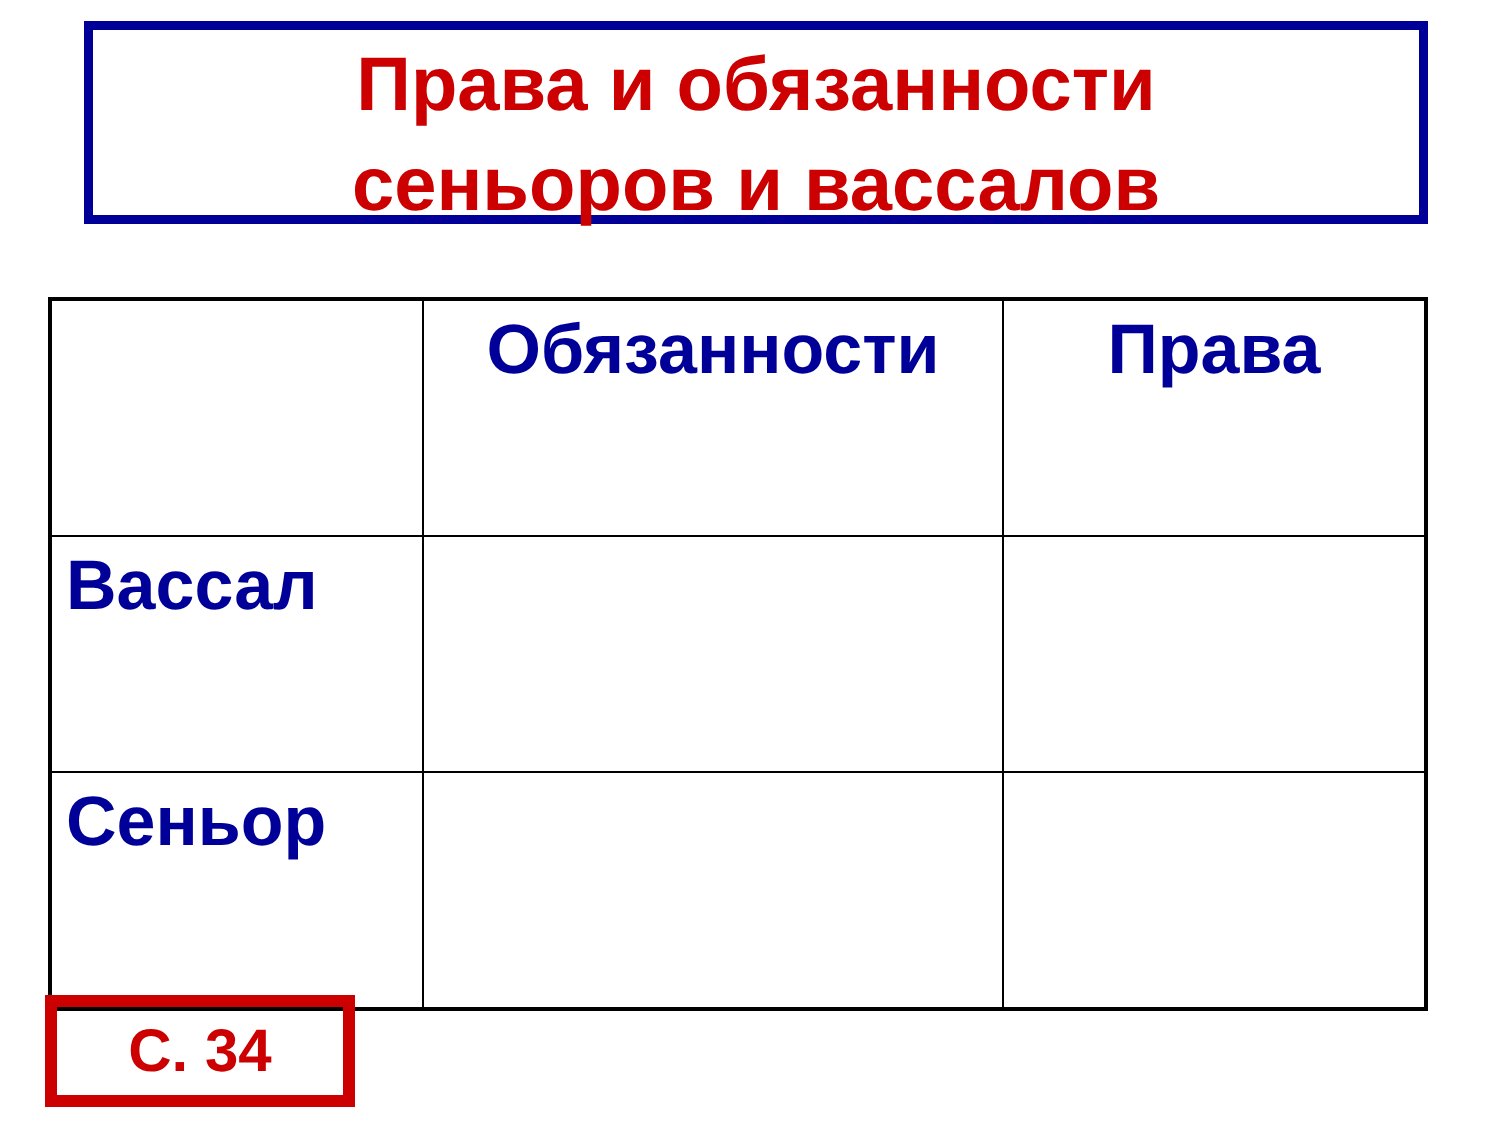Права и обязанности
сеньоров и вассалов
| | Обязанности | Права |
| --- | --- | --- |
| Вассал | | |
| Сеньор | | |
С. 34